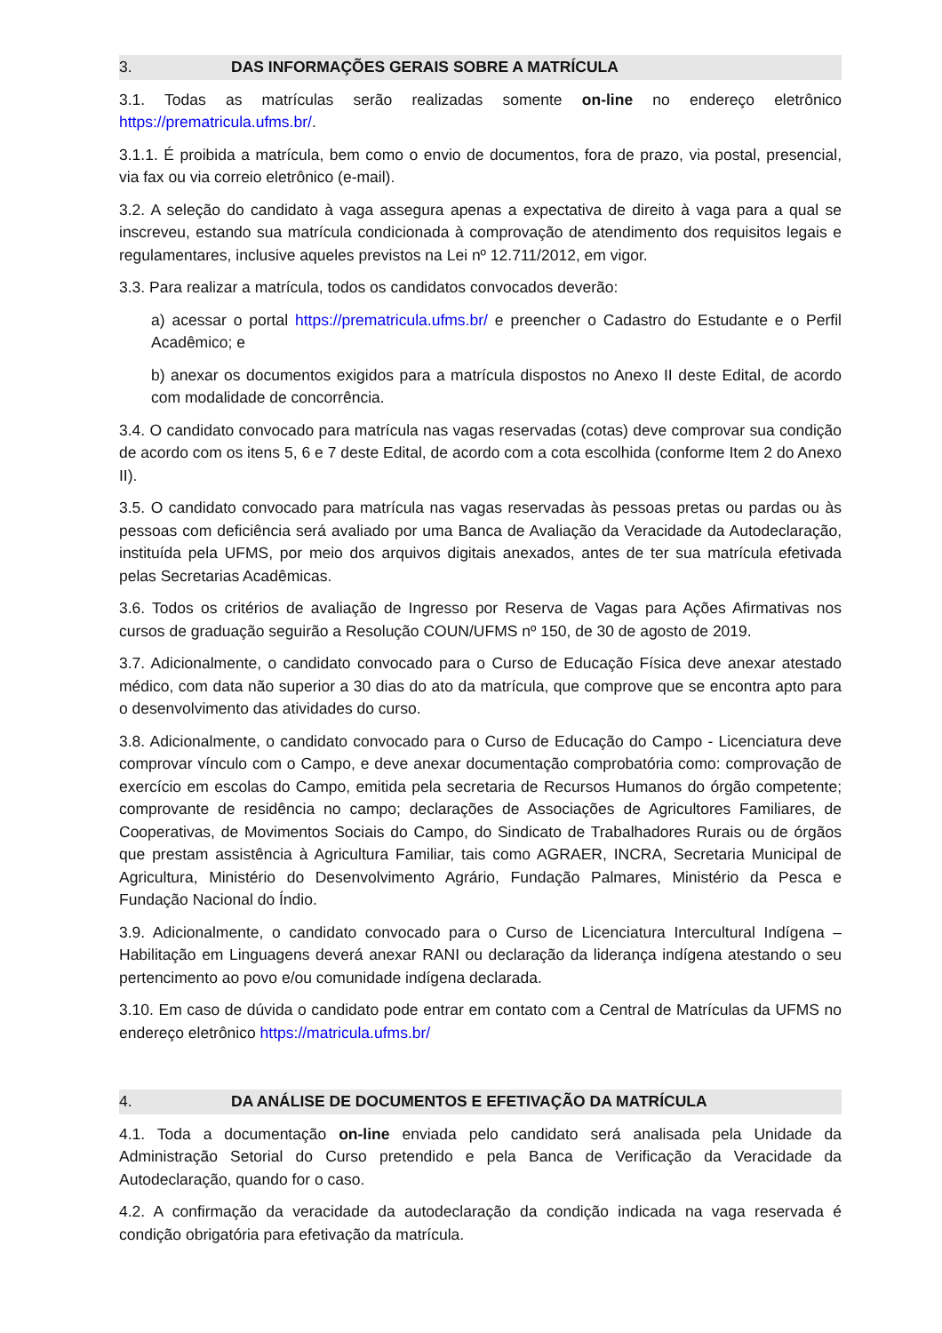3. DAS INFORMAÇÕES GERAIS SOBRE A MATRÍCULA
3.1. Todas as matrículas serão realizadas somente on-line no endereço eletrônico https://prematricula.ufms.br/.
3.1.1. É proibida a matrícula, bem como o envio de documentos, fora de prazo, via postal, presencial, via fax ou via correio eletrônico (e-mail).
3.2. A seleção do candidato à vaga assegura apenas a expectativa de direito à vaga para a qual se inscreveu, estando sua matrícula condicionada à comprovação de atendimento dos requisitos legais e regulamentares, inclusive aqueles previstos na Lei nº 12.711/2012, em vigor.
3.3. Para realizar a matrícula, todos os candidatos convocados deverão:
a) acessar o portal https://prematricula.ufms.br/ e preencher o Cadastro do Estudante e o Perfil Acadêmico; e
b) anexar os documentos exigidos para a matrícula dispostos no Anexo II deste Edital, de acordo com modalidade de concorrência.
3.4. O candidato convocado para matrícula nas vagas reservadas (cotas) deve comprovar sua condição de acordo com os itens 5, 6 e 7 deste Edital, de acordo com a cota escolhida (conforme Item 2 do Anexo II).
3.5. O candidato convocado para matrícula nas vagas reservadas às pessoas pretas ou pardas ou às pessoas com deficiência será avaliado por uma Banca de Avaliação da Veracidade da Autodeclaração, instituída pela UFMS, por meio dos arquivos digitais anexados, antes de ter sua matrícula efetivada pelas Secretarias Acadêmicas.
3.6. Todos os critérios de avaliação de Ingresso por Reserva de Vagas para Ações Afirmativas nos cursos de graduação seguirão a Resolução COUN/UFMS nº 150, de 30 de agosto de 2019.
3.7. Adicionalmente, o candidato convocado para o Curso de Educação Física deve anexar atestado médico, com data não superior a 30 dias do ato da matrícula, que comprove que se encontra apto para o desenvolvimento das atividades do curso.
3.8. Adicionalmente, o candidato convocado para o Curso de Educação do Campo - Licenciatura deve comprovar vínculo com o Campo, e deve anexar documentação comprobatória como: comprovação de exercício em escolas do Campo, emitida pela secretaria de Recursos Humanos do órgão competente; comprovante de residência no campo; declarações de Associações de Agricultores Familiares, de Cooperativas, de Movimentos Sociais do Campo, do Sindicato de Trabalhadores Rurais ou de órgãos que prestam assistência à Agricultura Familiar, tais como AGRAER, INCRA, Secretaria Municipal de Agricultura, Ministério do Desenvolvimento Agrário, Fundação Palmares, Ministério da Pesca e Fundação Nacional do Índio.
3.9. Adicionalmente, o candidato convocado para o Curso de Licenciatura Intercultural Indígena – Habilitação em Linguagens deverá anexar RANI ou declaração da liderança indígena atestando o seu pertencimento ao povo e/ou comunidade indígena declarada.
3.10. Em caso de dúvida o candidato pode entrar em contato com a Central de Matrículas da UFMS no endereço eletrônico https://matricula.ufms.br/
4. DA ANÁLISE DE DOCUMENTOS E EFETIVAÇÃO DA MATRÍCULA
4.1. Toda a documentação on-line enviada pelo candidato será analisada pela Unidade da Administração Setorial do Curso pretendido e pela Banca de Verificação da Veracidade da Autodeclaração, quando for o caso.
4.2. A confirmação da veracidade da autodeclaração da condição indicada na vaga reservada é condição obrigatória para efetivação da matrícula.